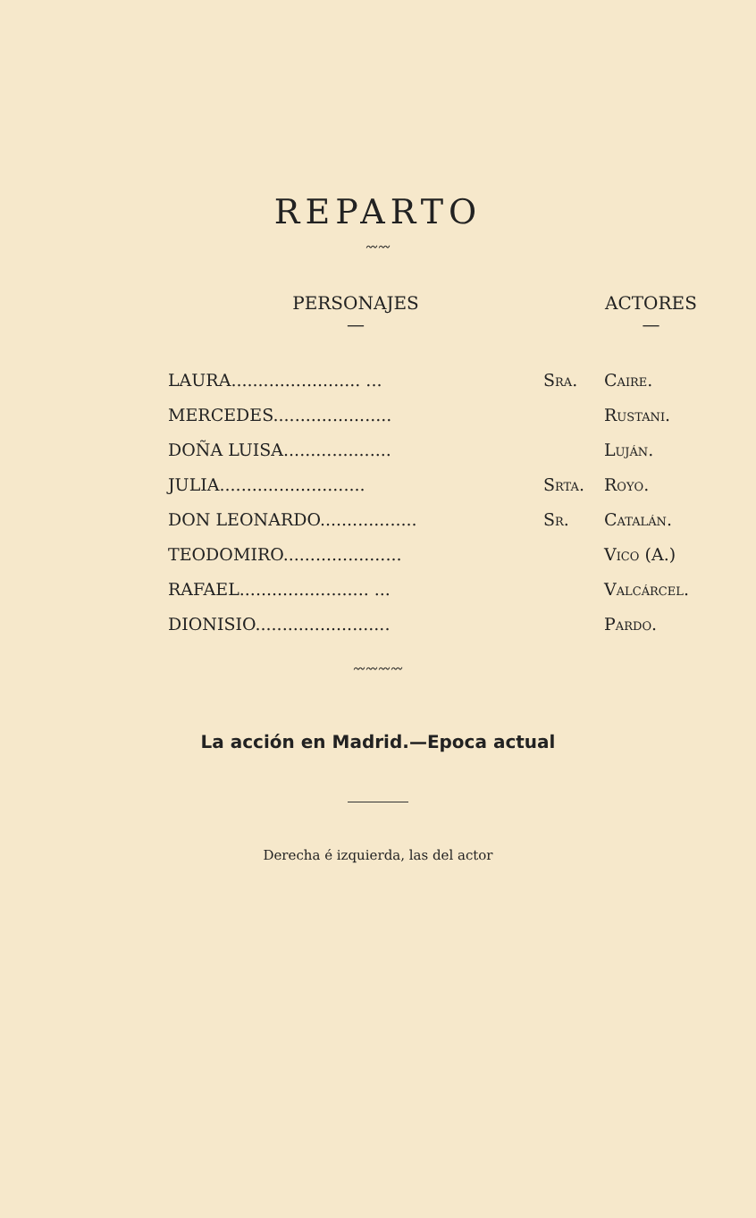REPARTO
〰〰
| PERSONAJES — | | ACTORES — |
| --- | --- | --- |
| LAURA........................ ... | Sra. | Caire. |
| MERCEDES...................... | | Rustani. |
| DOÑA LUISA.................... | | Luján. |
| JULIA........................... | Srta. | Royo. |
| DON LEONARDO.................. | Sr. | Catalán. |
| TEODOMIRO...................... | | Vico (A.) |
| RAFAEL........................ ... | | Valcárcel. |
| DIONISIO......................... | | Pardo. |
〰〰〰〰
La acción en Madrid.—Epoca actual
Derecha é izquierda, las del actor